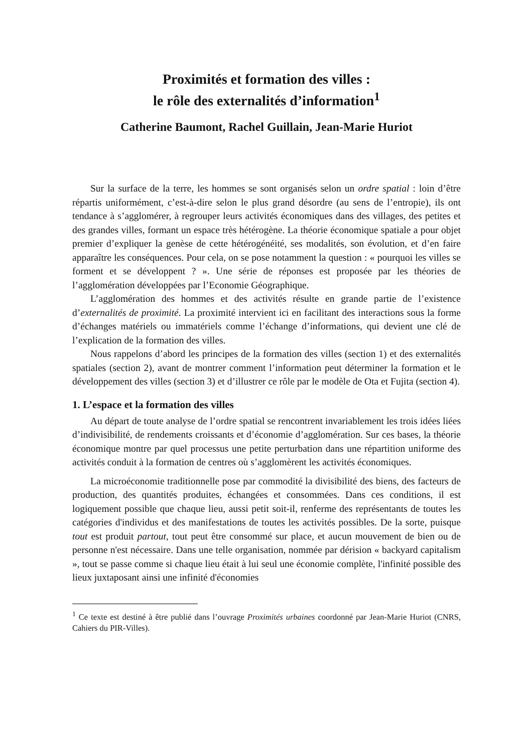Proximités et formation des villes :
le rôle des externalités d’information<sup>1</sup>
Catherine Baumont, Rachel Guillain, Jean-Marie Huriot
Sur la surface de la terre, les hommes se sont organisés selon un ordre spatial : loin d’être répartis uniformément, c’est-à-dire selon le plus grand désordre (au sens de l’entropie), ils ont tendance à s’agglomérer, à regrouper leurs activités économiques dans des villages, des petites et des grandes villes, formant un espace très hétérogène. La théorie économique spatiale a pour objet premier d’expliquer la genèse de cette hétérogénéité, ses modalités, son évolution, et d’en faire apparaître les conséquences. Pour cela, on se pose notamment la question : « pourquoi les villes se forment et se développent ? ». Une série de réponses est proposée par les théories de l’agglomération développées par l’Economie Géographique.
L’agglomération des hommes et des activités résulte en grande partie de l’existence d’externalités de proximité. La proximité intervient ici en facilitant des interactions sous la forme d’échanges matériels ou immatériels comme l’échange d’informations, qui devient une clé de l’explication de la formation des villes.
Nous rappelons d’abord les principes de la formation des villes (section 1) et des externalités spatiales (section 2), avant de montrer comment l’information peut déterminer la formation et le développement des villes (section 3) et d’illustrer ce rôle par le modèle de Ota et Fujita (section 4).
1. L’espace et la formation des villes
Au départ de toute analyse de l’ordre spatial se rencontrent invariablement les trois idées liées d’indivisibilité, de rendements croissants et d’économie d’agglomération. Sur ces bases, la théorie économique montre par quel processus une petite perturbation dans une répartition uniforme des activités conduit à la formation de centres où s’agglomèrent les activités économiques.
La microéconomie traditionnelle pose par commodité la divisibilité des biens, des facteurs de production, des quantités produites, échangées et consommées. Dans ces conditions, il est logiquement possible que chaque lieu, aussi petit soit-il, renferme des représentants de toutes les catégories d'individus et des manifestations de toutes les activités possibles. De la sorte, puisque tout est produit partout, tout peut être consommé sur place, et aucun mouvement de bien ou de personne n'est nécessaire. Dans une telle organisation, nommée par dérision « backyard capitalism », tout se passe comme si chaque lieu était à lui seul une économie complète, l'infinité possible des lieux juxtaposant ainsi une infinité d'économies
<sup>1</sup> Ce texte est destiné à être publié dans l’ouvrage Proximités urbaines coordonné par Jean-Marie Huriot (CNRS, Cahiers du PIR-Villes).